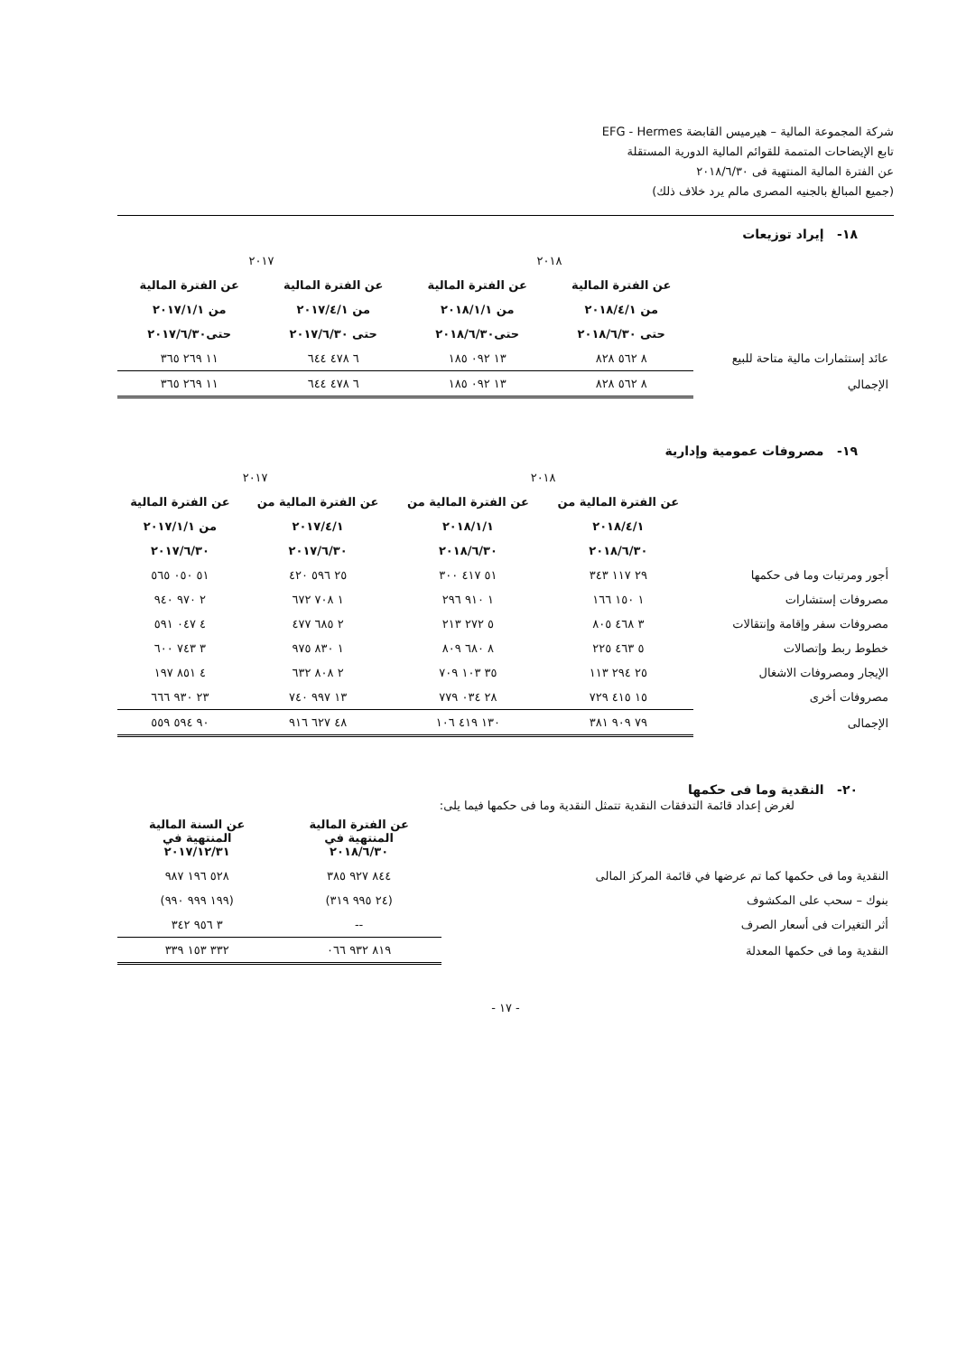شركة المجموعة المالية – هيرميس القابضة EFG - Hermes
تابع الإيضاحات المتممة للقوائم المالية الدورية المستقلة
عن الفترة المالية المنتهية فى ٢٠١٨/٦/٣٠
(جميع المبالغ بالجنيه المصرى مالم يرد خلاف ذلك)
١٨- إيراد توزيعات
| | ٢٠١٨ | | ٢٠١٧ | |
| | عن الفترة المالية | عن الفترة المالية | عن الفترة المالية | عن الفترة المالية |
| | من ٢٠١٨/٤/١ | من ٢٠١٨/١/١ | من ٢٠١٧/٤/١ | من ٢٠١٧/١/١ |
| | حتى ٢٠١٨/٦/٣٠ | حتى٢٠١٨/٦/٣٠ | حتى ٢٠١٧/٦/٣٠ | حتى٢٠١٧/٦/٣٠ |
| عائد إستثمارات مالية متاحة للبيع | ٨ ٥٦٢ ٨٢٨ | ١٣ ٠٩٢ ١٨٥ | ٦ ٤٧٨ ٦٤٤ | ١١ ٢٦٩ ٣٦٥ |
| الإجمالي | ٨ ٥٦٢ ٨٢٨ | ١٣ ٠٩٢ ١٨٥ | ٦ ٤٧٨ ٦٤٤ | ١١ ٢٦٩ ٣٦٥ |
١٩- مصروفات عمومية وإدارية
| | ٢٠١٨ | | ٢٠١٧ | |
| | عن الفترة المالية من | عن الفترة المالية من | عن الفترة المالية من | عن الفترة المالية |
| | ٢٠١٨/٤/١ | ٢٠١٨/١/١ | ٢٠١٧/٤/١ | من ٢٠١٧/١/١ |
| | ٢٠١٨/٦/٣٠ | ٢٠١٨/٦/٣٠ | ٢٠١٧/٦/٣٠ | ٢٠١٧/٦/٣٠ |
| أجور ومرتبات وما فى حكمها | ٢٩ ١١٧ ٣٤٣ | ٥١ ٤١٧ ٣٠٠ | ٢٥ ٥٩٦ ٤٢٠ | ٥١ ٠٥٠ ٥٦٥ |
| مصروفات إستشارات | ١ ١٥٠ ١٦٦ | ١ ٩١٠ ٢٩٦ | ١ ٧٠٨ ٦٧٢ | ٢ ٩٧٠ ٩٤٠ |
| مصروفات سفر وإقامة وإنتقالات | ٣ ٤٦٨ ٨٠٥ | ٥ ٢٧٢ ٢١٣ | ٢ ٦٨٥ ٤٧٧ | ٤ ٠٤٧ ٥٩١ |
| خطوط ربط وإتصالات | ٥ ٤٦٣ ٢٢٥ | ٨ ٦٨٠ ٨٠٩ | ١ ٨٣٠ ٩٧٥ | ٣ ٧٤٣ ٦٠٠ |
| الإيجار ومصروفات الاشغال | ٢٥ ٢٩٤ ١١٣ | ٣٥ ١٠٣ ٧٠٩ | ٢ ٨٠٨ ٦٣٢ | ٤ ٨٥١ ١٩٧ |
| مصروفات أخرى | ١٥ ٤١٥ ٧٢٩ | ٢٨ ٠٣٤ ٧٧٩ | ١٣ ٩٩٧ ٧٤٠ | ٢٣ ٩٣٠ ٦٦٦ |
| الإجمالى | ٧٩ ٩٠٩ ٣٨١ | ١٣٠ ٤١٩ ١٠٦ | ٤٨ ٦٢٧ ٩١٦ | ٩٠ ٥٩٤ ٥٥٩ |
٢٠- النقدية وما فى حكمها
لغرض إعداد قائمة التدفقات النقدية تتمثل النقدية وما فى حكمها فيما يلى:
| | عن الفترة المالية المنتهية في ٢٠١٨/٦/٣٠ | عن السنة المالية المنتهية في ٢٠١٧/١٢/٣١ |
| النقدية وما فى حكمها كما تم عرضها في قائمة المركز المالى | ٨٤٤ ٩٢٧ ٣٨٥ | ٥٢٨ ١٩٦ ٩٨٧ |
| بنوك – سحب على المكشوف | (٢٤ ٩٩٥ ٣١٩) | (١٩٩ ٩٩٩ ٩٩٠) |
| أثر التغيرات فى أسعار الصرف | -- | ٣ ٩٥٦ ٣٤٢ |
| النقدية وما فى حكمها المعدلة | ٨١٩ ٩٣٢ ٠٦٦ | ٣٣٢ ١٥٣ ٣٣٩ |
- ١٧ -